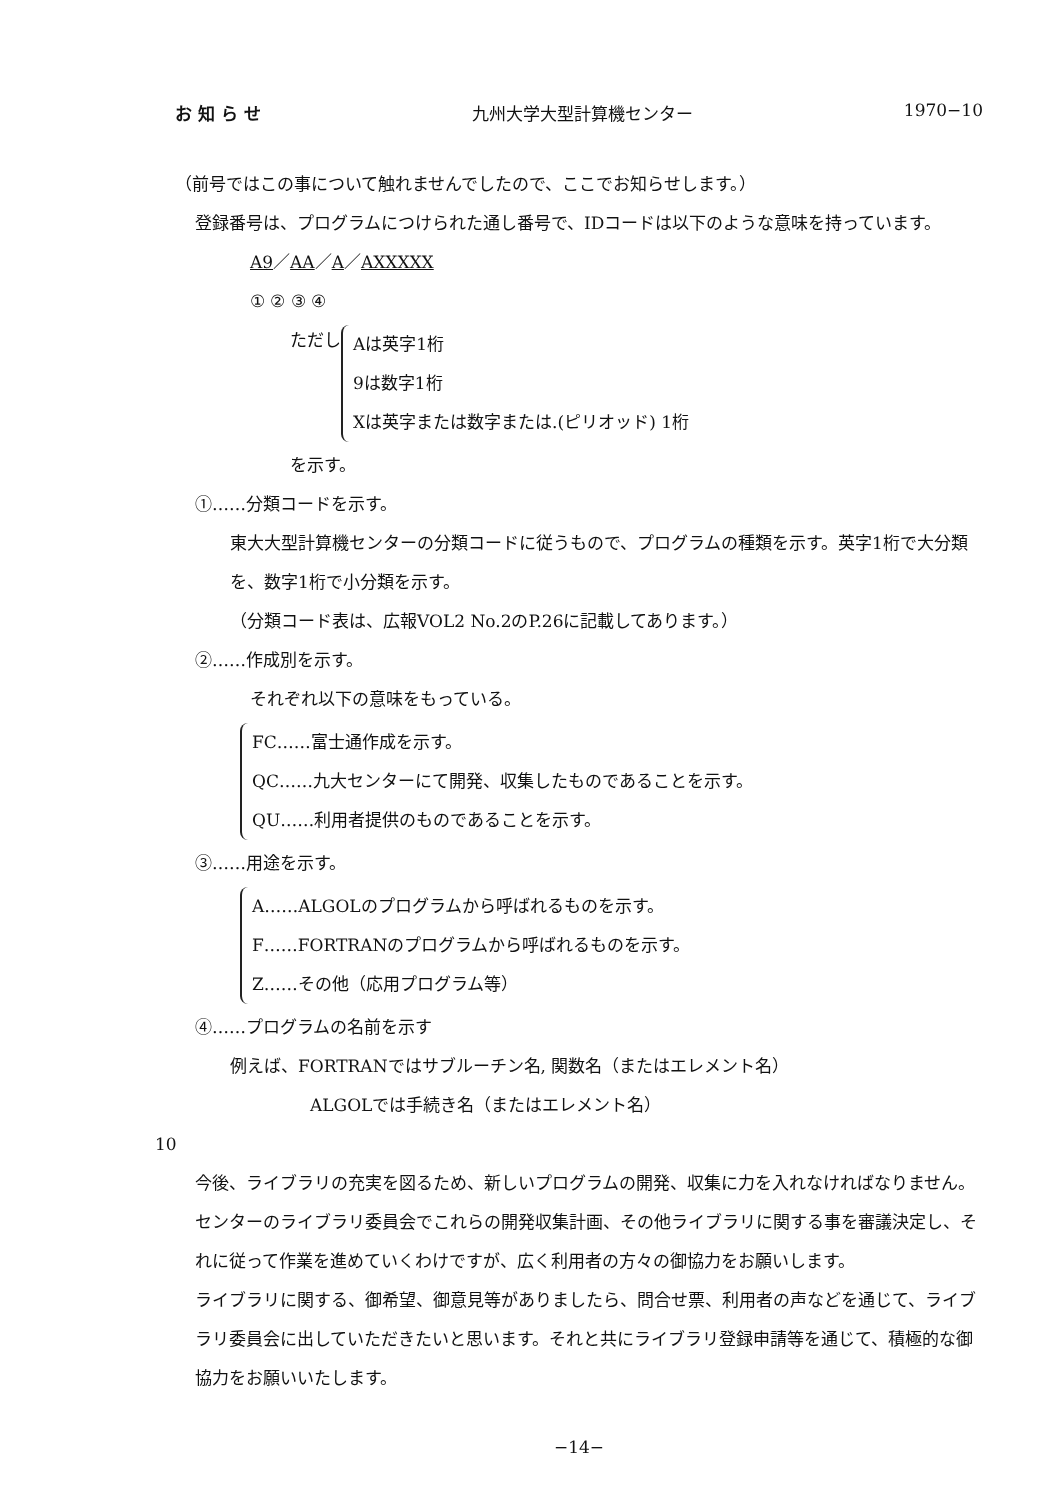お 知 ら せ 九州大学大型計算機センター 1970−10
（前号ではこの事について触れませんでしたので、ここでお知らせします。）
登録番号は、プログラムにつけられた通し番号で、IDコードは以下のような意味を持っています。
A9／AA／A／AXXXXX
① ② ③ ④
ただし
Aは英字1桁
9は数字1桁
Xは英字または数字または.(ピリオッド) 1桁
を示す。
①……分類コードを示す。
東大大型計算機センターの分類コードに従うもので、プログラムの種類を示す。英字1桁で大分類を、数字1桁で小分類を示す。
（分類コード表は、広報VOL2 No.2のP.26に記載してあります。）
②……作成別を示す。
それぞれ以下の意味をもっている。
FC……富士通作成を示す。
QC……九大センターにて開発、収集したものであることを示す。
QU……利用者提供のものであることを示す。
③……用途を示す。
A……ALGOLのプログラムから呼ばれるものを示す。
F……FORTRANのプログラムから呼ばれるものを示す。
Z……その他（応用プログラム等）
④……プログラムの名前を示す
例えば、FORTRANではサブルーチン名, 関数名（またはエレメント名）
ALGOLでは手続き名（またはエレメント名）
10
今後、ライブラリの充実を図るため、新しいプログラムの開発、収集に力を入れなければなりません。
センターのライブラリ委員会でこれらの開発収集計画、その他ライブラリに関する事を審議決定し、それに従って作業を進めていくわけですが、広く利用者の方々の御協力をお願いします。
ライブラリに関する、御希望、御意見等がありましたら、問合せ票、利用者の声などを通じて、ライブラリ委員会に出していただきたいと思います。それと共にライブラリ登録申請等を通じて、積極的な御協力をお願いいたします。
−14−